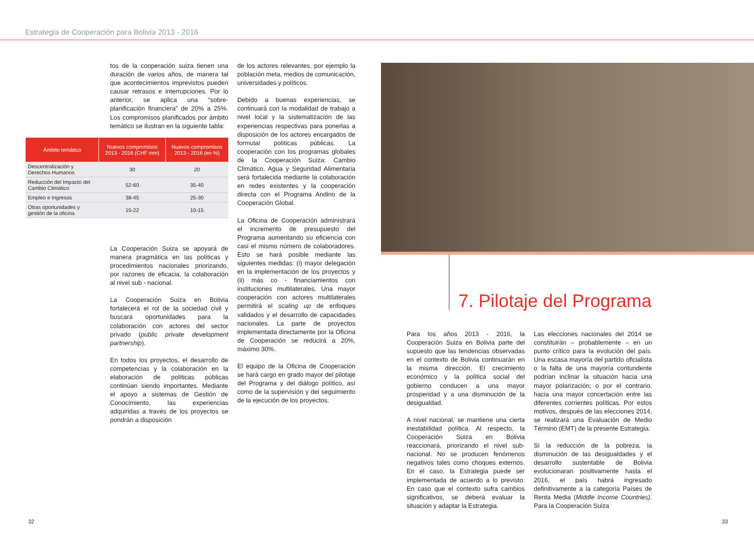Estrategia de Cooperación para Bolivia 2013 - 2016
tos de la cooperación suiza tienen una duración de varios años, de manera tal que acontecimientos imprevistos pueden causar retrasos e interrupciones. Por lo anterior, se aplica una “sobre-planificación financiera” de 20% a 25%. Los compromisos planificados por ámbito temático se ilustran en la siguiente tabla:
La Cooperación Suiza se apoyará de manera pragmática en las políticas y procedimientos nacionales priorizando, por razones de eficacia, la colaboración al nivel sub - nacional.
La Cooperación Suiza en Bolivia fortalecerá el rol de la sociedad civil y buscará oportunidades para la colaboración con actores del sector privado (public private development partnership).
En todos los proyectos, el desarrollo de competencias y la colaboración en la elaboración de políticas públicas continúan siendo importantes. Mediante el apoyo a sistemas de Gestión de Conocimiento, las experiencias adquiridas a través de los proyectos se pondrán a disposición
| Ámbito temático | Nuevos compromisos 2013 - 2016 (CHF mm) | Nuevos compromisos 2013 - 2016 (en %) |
| --- | --- | --- |
| Descentralización y Derechos Humanos | 30 | 20 |
| Reducción del Impacto del Cambio Climático | 52-60 | 35-40 |
| Empleo e Ingresos | 38-45 | 25-30 |
| Otras oportunidades y gestión de la oficina | 15-22 | 10-15 |
de los actores relevantes, por ejemplo la población meta, medios de comunicación, universidades y políticos.
Debido a buenas experiencias, se continuará con la modalidad de trabajo a nivel local y la sistematización de las experiencias respectivas para ponerlas a disposición de los actores encargados de formular políticas públicas. La cooperación con los programas globales de la Cooperación Suiza: Cambio Climático, Agua y Seguridad Alimentaria será fortalecida mediante la colaboración en redes existentes y la cooperación directa con el Programa Andino de la Cooperación Global.
La Oficina de Cooperación administrará el incremento de presupuesto del Programa aumentando su eficiencia con casi el mismo número de colaboradores. Esto se hará posible mediante las siguientes medidas: (i) mayor delegación en la implementación de los proyectos y (ii) más co - financiamientos con instituciones multilaterales. Una mayor cooperación con actores multilaterales permitirá el scaling up de enfoques validados y el desarrollo de capacidades nacionales. La parte de proyectos implementada directamente por la Oficina de Cooperación se reducirá a 20%, máximo 30%.
El equipo de la Oficina de Cooperación se hará cargo en grado mayor del pilotaje del Programa y del diálogo político, así como de la supervisión y del seguimiento de la ejecución de los proyectos.
7. Pilotaje del Programa
Para los años 2013 - 2016, la Cooperación Suiza en Bolivia parte del supuesto que las tendencias observadas en el contexto de Bolivia continuarán en la misma dirección. El crecimiento económico y la política social del gobierno conducen a una mayor prosperidad y a una disminución de la desigualdad.
A nivel nacional, se mantiene una cierta inestabilidad política. Al respecto, la Cooperación Suiza en Bolivia reaccionará, priorizando el nivel sub-nacional. No se producen fenómenos negativos tales como choques externos. En el caso, la Estrategia puede ser implementada de acuerdo a lo previsto. En caso que el contexto sufra cambios significativos, se deberá evaluar la situación y adaptar la Estrategia.
Las elecciones nacionales del 2014 se constituirán – probablemente – en un punto crítico para la evolución del país. Una escasa mayoría del partido oficialista o la falta de una mayoría contundente podrían inclinar la situación hacia una mayor polarización; o por el contrario, hacia una mayor concertación entre las diferentes corrientes políticas. Por estos motivos, después de las elecciones 2014, se realizará una Evaluación de Medio Término (EMT) de la presente Estrategia.
Si la reducción de la pobreza, la disminución de las desigualdades y el desarrollo sustentable de Bolivia evolucionaran positivamente hasta el 2016, el país habrá ingresado definitivamente a la categoría Países de Renta Media (Middle Income Countries). Para la Cooperación Suiza
32 33